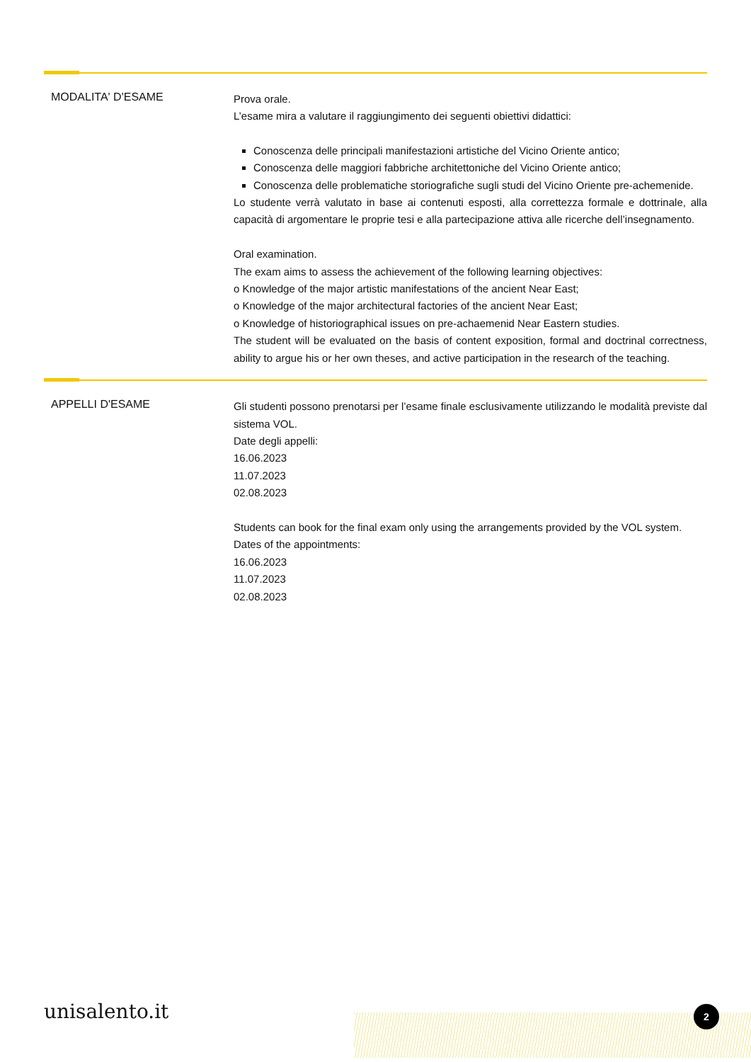MODALITA' D'ESAME
Prova orale.
L’esame mira a valutare il raggiungimento dei seguenti obiettivi didattici:
Conoscenza delle principali manifestazioni artistiche del Vicino Oriente antico;
Conoscenza delle maggiori fabbriche architettoniche del Vicino Oriente antico;
Conoscenza delle problematiche storiografiche sugli studi del Vicino Oriente pre-achemenide.
Lo studente verrà valutato in base ai contenuti esposti, alla correttezza formale e dottrinale, alla capacità di argomentare le proprie tesi e alla partecipazione attiva alle ricerche dell’insegnamento.
Oral examination.
The exam aims to assess the achievement of the following learning objectives:
o Knowledge of the major artistic manifestations of the ancient Near East;
o Knowledge of the major architectural factories of the ancient Near East;
o Knowledge of historiographical issues on pre-achaemenid Near Eastern studies.
The student will be evaluated on the basis of content exposition, formal and doctrinal correctness, ability to argue his or her own theses, and active participation in the research of the teaching.
APPELLI D'ESAME
Gli studenti possono prenotarsi per l’esame finale esclusivamente utilizzando le modalità previste dal sistema VOL.
Date degli appelli:
16.06.2023
11.07.2023
02.08.2023
Students can book for the final exam only using the arrangements provided by the VOL system.
Dates of the appointments:
16.06.2023
11.07.2023
02.08.2023
unisalento.it 2